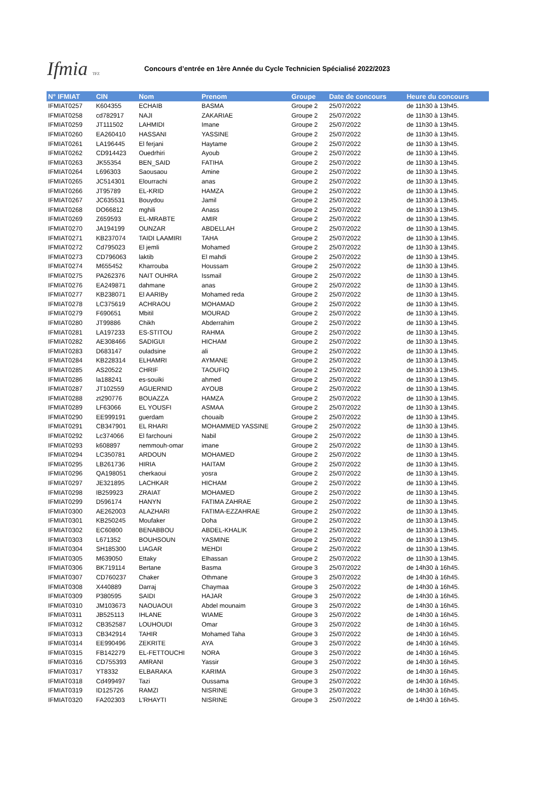Ifmia TFZ
Concours d’entrée en 1ère Année du Cycle Technicien Spécialisé 2022/2023
| N° IFMIAT | CIN | Nom | Prenom | Groupe | Date de concours | Heure du concours |
| --- | --- | --- | --- | --- | --- | --- |
| IFMIAT0257 | K604355 | ECHAIB | BASMA | Groupe 2 | 25/07/2022 | de 11h30 à 13h45. |
| IFMIAT0258 | cd782917 | NAJI | ZAKARIAE | Groupe 2 | 25/07/2022 | de 11h30 à 13h45. |
| IFMIAT0259 | JT111502 | LAHMIDI | Imane | Groupe 2 | 25/07/2022 | de 11h30 à 13h45. |
| IFMIAT0260 | EA260410 | HASSANI | YASSINE | Groupe 2 | 25/07/2022 | de 11h30 à 13h45. |
| IFMIAT0261 | LA196445 | El ferjani | Haytame | Groupe 2 | 25/07/2022 | de 11h30 à 13h45. |
| IFMIAT0262 | CD914423 | Ouedrhiri | Ayoub | Groupe 2 | 25/07/2022 | de 11h30 à 13h45. |
| IFMIAT0263 | JK55354 | BEN_SAID | FATIHA | Groupe 2 | 25/07/2022 | de 11h30 à 13h45. |
| IFMIAT0264 | L696303 | Saousaou | Amine | Groupe 2 | 25/07/2022 | de 11h30 à 13h45. |
| IFMIAT0265 | JC514301 | Elourrachi | anas | Groupe 2 | 25/07/2022 | de 11h30 à 13h45. |
| IFMIAT0266 | JT95789 | EL-KRID | HAMZA | Groupe 2 | 25/07/2022 | de 11h30 à 13h45. |
| IFMIAT0267 | JC635531 | Bouydou | Jamil | Groupe 2 | 25/07/2022 | de 11h30 à 13h45. |
| IFMIAT0268 | DO66812 | mghili | Anass | Groupe 2 | 25/07/2022 | de 11h30 à 13h45. |
| IFMIAT0269 | Z659593 | EL-MRABTE | AMIR | Groupe 2 | 25/07/2022 | de 11h30 à 13h45. |
| IFMIAT0270 | JA194199 | OUNZAR | ABDELLAH | Groupe 2 | 25/07/2022 | de 11h30 à 13h45. |
| IFMIAT0271 | KB237074 | TAIDI LAAMIRI | TAHA | Groupe 2 | 25/07/2022 | de 11h30 à 13h45. |
| IFMIAT0272 | Cd795023 | El jemli | Mohamed | Groupe 2 | 25/07/2022 | de 11h30 à 13h45. |
| IFMIAT0273 | CD796063 | laktib | El mahdi | Groupe 2 | 25/07/2022 | de 11h30 à 13h45. |
| IFMIAT0274 | M655452 | Kharrouba | Houssam | Groupe 2 | 25/07/2022 | de 11h30 à 13h45. |
| IFMIAT0275 | PA262376 | NAIT OUHRA | Issmail | Groupe 2 | 25/07/2022 | de 11h30 à 13h45. |
| IFMIAT0276 | EA249871 | dahmane | anas | Groupe 2 | 25/07/2022 | de 11h30 à 13h45. |
| IFMIAT0277 | KB238071 | El AARIBy | Mohamed reda | Groupe 2 | 25/07/2022 | de 11h30 à 13h45. |
| IFMIAT0278 | LC375619 | ACHRAOU | MOHAMAD | Groupe 2 | 25/07/2022 | de 11h30 à 13h45. |
| IFMIAT0279 | F690651 | Mbitil | MOURAD | Groupe 2 | 25/07/2022 | de 11h30 à 13h45. |
| IFMIAT0280 | JT99886 | Chikh | Abderrahim | Groupe 2 | 25/07/2022 | de 11h30 à 13h45. |
| IFMIAT0281 | LA197233 | ES-STITOU | RAHMA | Groupe 2 | 25/07/2022 | de 11h30 à 13h45. |
| IFMIAT0282 | AE308466 | SADIGUI | HICHAM | Groupe 2 | 25/07/2022 | de 11h30 à 13h45. |
| IFMIAT0283 | D683147 | ouladsine | ali | Groupe 2 | 25/07/2022 | de 11h30 à 13h45. |
| IFMIAT0284 | KB228314 | ELHAMRI | AYMANE | Groupe 2 | 25/07/2022 | de 11h30 à 13h45. |
| IFMIAT0285 | AS20522 | CHRIF | TAOUFIQ | Groupe 2 | 25/07/2022 | de 11h30 à 13h45. |
| IFMIAT0286 | la188241 | es-souiki | ahmed | Groupe 2 | 25/07/2022 | de 11h30 à 13h45. |
| IFMIAT0287 | JT102559 | AGUERNID | AYOUB | Groupe 2 | 25/07/2022 | de 11h30 à 13h45. |
| IFMIAT0288 | zt290776 | BOUAZZA | HAMZA | Groupe 2 | 25/07/2022 | de 11h30 à 13h45. |
| IFMIAT0289 | LF63066 | EL YOUSFI | ASMAA | Groupe 2 | 25/07/2022 | de 11h30 à 13h45. |
| IFMIAT0290 | EE999191 | guerdam | chouaib | Groupe 2 | 25/07/2022 | de 11h30 à 13h45. |
| IFMIAT0291 | CB347901 | EL RHARI | MOHAMMED YASSINE | Groupe 2 | 25/07/2022 | de 11h30 à 13h45. |
| IFMIAT0292 | Lc374066 | El farchouni | Nabil | Groupe 2 | 25/07/2022 | de 11h30 à 13h45. |
| IFMIAT0293 | k608897 | nemmouh-omar | imane | Groupe 2 | 25/07/2022 | de 11h30 à 13h45. |
| IFMIAT0294 | LC350781 | ARDOUN | MOHAMED | Groupe 2 | 25/07/2022 | de 11h30 à 13h45. |
| IFMIAT0295 | LB261736 | HIRIA | HAITAM | Groupe 2 | 25/07/2022 | de 11h30 à 13h45. |
| IFMIAT0296 | QA198051 | cherkaoui | yosra | Groupe 2 | 25/07/2022 | de 11h30 à 13h45. |
| IFMIAT0297 | JE321895 | LACHKAR | HICHAM | Groupe 2 | 25/07/2022 | de 11h30 à 13h45. |
| IFMIAT0298 | IB259923 | ZRAIAT | MOHAMED | Groupe 2 | 25/07/2022 | de 11h30 à 13h45. |
| IFMIAT0299 | D596174 | HANYN | FATIMA ZAHRAE | Groupe 2 | 25/07/2022 | de 11h30 à 13h45. |
| IFMIAT0300 | AE262003 | ALAZHARI | FATIMA-EZZAHRAE | Groupe 2 | 25/07/2022 | de 11h30 à 13h45. |
| IFMIAT0301 | KB250245 | Moufaker | Doha | Groupe 2 | 25/07/2022 | de 11h30 à 13h45. |
| IFMIAT0302 | EC60800 | BENABBOU | ABDEL-KHALIK | Groupe 2 | 25/07/2022 | de 11h30 à 13h45. |
| IFMIAT0303 | L671352 | BOUHSOUN | YASMINE | Groupe 2 | 25/07/2022 | de 11h30 à 13h45. |
| IFMIAT0304 | SH185300 | LIAGAR | MEHDI | Groupe 2 | 25/07/2022 | de 11h30 à 13h45. |
| IFMIAT0305 | M639050 | Ettaky | Elhassan | Groupe 2 | 25/07/2022 | de 11h30 à 13h45. |
| IFMIAT0306 | BK719114 | Bertane | Basma | Groupe 3 | 25/07/2022 | de 14h30 à 16h45. |
| IFMIAT0307 | CD760237 | Chaker | Othmane | Groupe 3 | 25/07/2022 | de 14h30 à 16h45. |
| IFMIAT0308 | X440889 | Darraj | Chaymaa | Groupe 3 | 25/07/2022 | de 14h30 à 16h45. |
| IFMIAT0309 | P380595 | SAIDI | HAJAR | Groupe 3 | 25/07/2022 | de 14h30 à 16h45. |
| IFMIAT0310 | JM103673 | NAOUAOUI | Abdel mounaim | Groupe 3 | 25/07/2022 | de 14h30 à 16h45. |
| IFMIAT0311 | JB525113 | IHLANE | WIAME | Groupe 3 | 25/07/2022 | de 14h30 à 16h45. |
| IFMIAT0312 | CB352587 | LOUHOUDI | Omar | Groupe 3 | 25/07/2022 | de 14h30 à 16h45. |
| IFMIAT0313 | CB342914 | TAHIR | Mohamed Taha | Groupe 3 | 25/07/2022 | de 14h30 à 16h45. |
| IFMIAT0314 | EE990496 | ZEKRITE | AYA | Groupe 3 | 25/07/2022 | de 14h30 à 16h45. |
| IFMIAT0315 | FB142279 | EL-FETTOUCHI | NORA | Groupe 3 | 25/07/2022 | de 14h30 à 16h45. |
| IFMIAT0316 | CD755393 | AMRANI | Yassir | Groupe 3 | 25/07/2022 | de 14h30 à 16h45. |
| IFMIAT0317 | YT8332 | ELBARAKA | KARIMA | Groupe 3 | 25/07/2022 | de 14h30 à 16h45. |
| IFMIAT0318 | Cd499497 | Tazi | Oussama | Groupe 3 | 25/07/2022 | de 14h30 à 16h45. |
| IFMIAT0319 | ID125726 | RAMZI | NISRINE | Groupe 3 | 25/07/2022 | de 14h30 à 16h45. |
| IFMIAT0320 | FA202303 | L'RHAYTI | NISRINE | Groupe 3 | 25/07/2022 | de 14h30 à 16h45. |